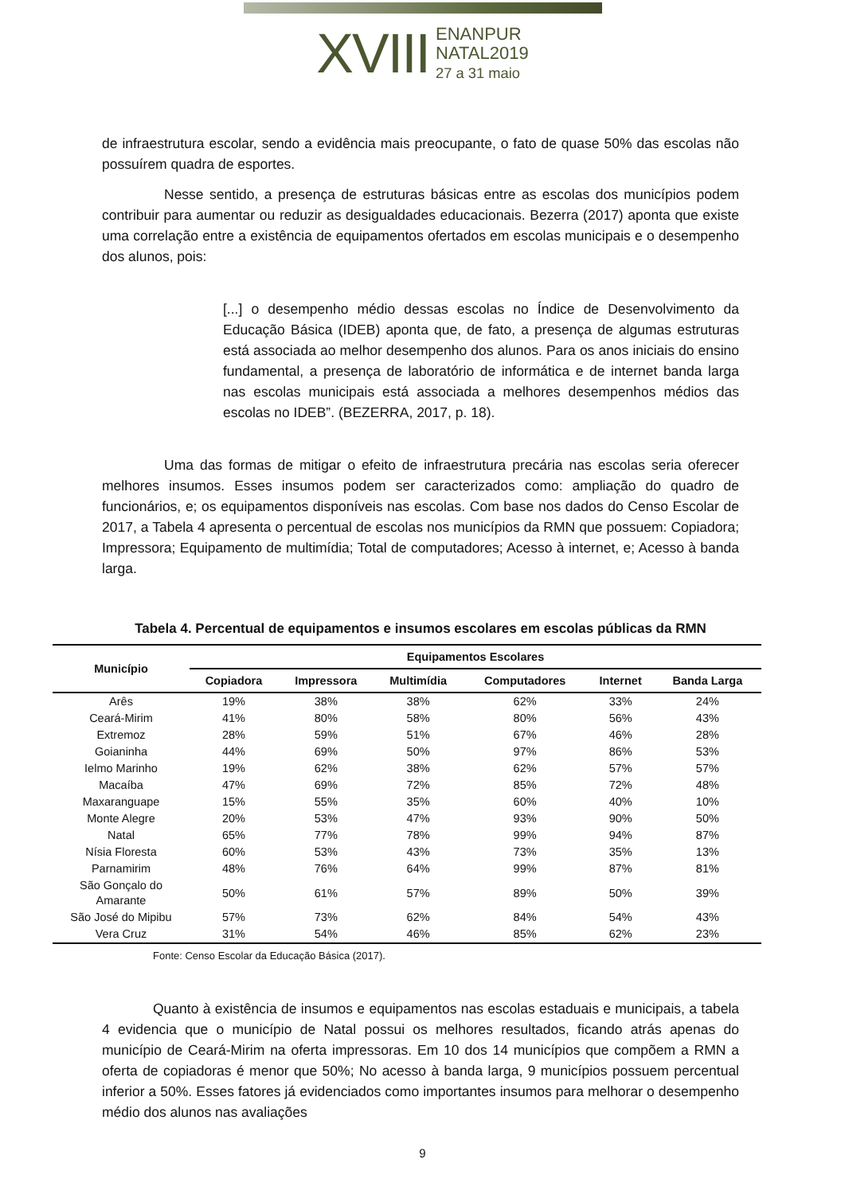XVIII ENANPUR
NATAL2019
27 a 31 maio
de infraestrutura escolar, sendo a evidência mais preocupante, o fato de quase 50% das escolas não possuírem quadra de esportes.
Nesse sentido, a presença de estruturas básicas entre as escolas dos municípios podem contribuir para aumentar ou reduzir as desigualdades educacionais. Bezerra (2017) aponta que existe uma correlação entre a existência de equipamentos ofertados em escolas municipais e o desempenho dos alunos, pois:
[...] o desempenho médio dessas escolas no Índice de Desenvolvimento da Educação Básica (IDEB) aponta que, de fato, a presença de algumas estruturas está associada ao melhor desempenho dos alunos. Para os anos iniciais do ensino fundamental, a presença de laboratório de informática e de internet banda larga nas escolas municipais está associada a melhores desempenhos médios das escolas no IDEB”. (BEZERRA, 2017, p. 18).
Uma das formas de mitigar o efeito de infraestrutura precária nas escolas seria oferecer melhores insumos. Esses insumos podem ser caracterizados como: ampliação do quadro de funcionários, e; os equipamentos disponíveis nas escolas. Com base nos dados do Censo Escolar de 2017, a Tabela 4 apresenta o percentual de escolas nos municípios da RMN que possuem: Copiadora; Impressora; Equipamento de multimídia; Total de computadores; Acesso à internet, e; Acesso à banda larga.
Tabela 4. Percentual de equipamentos e insumos escolares em escolas públicas da RMN
| Município | Equipamentos Escolares | | | | | |
| --- | --- | --- | --- | --- | --- | --- |
| | Copiadora | Impressora | Multimídia | Computadores | Internet | Banda Larga |
| Arês | 19% | 38% | 38% | 62% | 33% | 24% |
| Ceará-Mirim | 41% | 80% | 58% | 80% | 56% | 43% |
| Extremoz | 28% | 59% | 51% | 67% | 46% | 28% |
| Goianinha | 44% | 69% | 50% | 97% | 86% | 53% |
| Ielmo Marinho | 19% | 62% | 38% | 62% | 57% | 57% |
| Macaíba | 47% | 69% | 72% | 85% | 72% | 48% |
| Maxaranguape | 15% | 55% | 35% | 60% | 40% | 10% |
| Monte Alegre | 20% | 53% | 47% | 93% | 90% | 50% |
| Natal | 65% | 77% | 78% | 99% | 94% | 87% |
| Nísia Floresta | 60% | 53% | 43% | 73% | 35% | 13% |
| Parnamirim | 48% | 76% | 64% | 99% | 87% | 81% |
| São Gonçalo do Amarante | 50% | 61% | 57% | 89% | 50% | 39% |
| São José do Mipibu | 57% | 73% | 62% | 84% | 54% | 43% |
| Vera Cruz | 31% | 54% | 46% | 85% | 62% | 23% |
Fonte: Censo Escolar da Educação Básica (2017).
Quanto à existência de insumos e equipamentos nas escolas estaduais e municipais, a tabela 4 evidencia que o município de Natal possui os melhores resultados, ficando atrás apenas do município de Ceará-Mirim na oferta impressoras. Em 10 dos 14 municípios que compõem a RMN a oferta de copiadoras é menor que 50%; No acesso à banda larga, 9 municípios possuem percentual inferior a 50%. Esses fatores já evidenciados como importantes insumos para melhorar o desempenho médio dos alunos nas avaliações
9